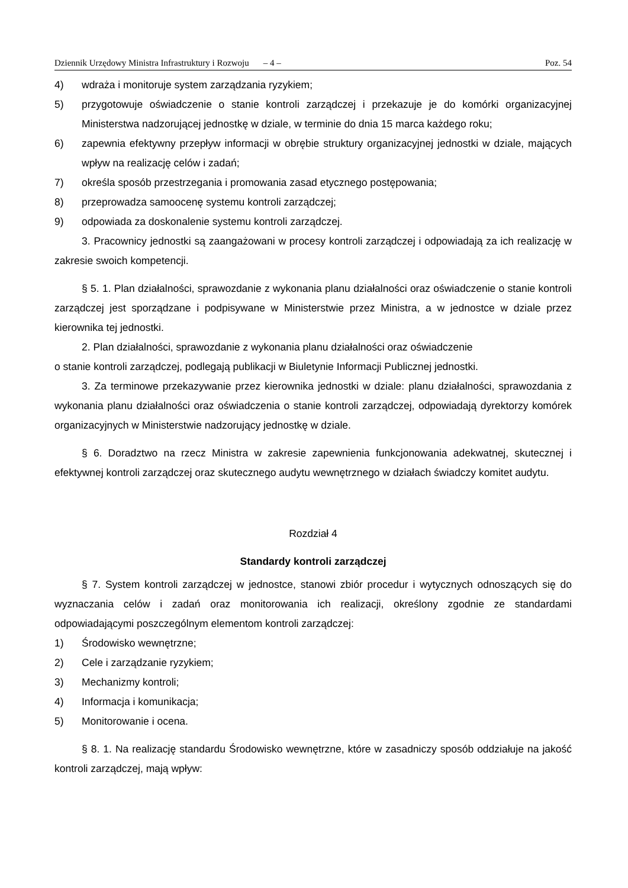Dziennik Urzędowy Ministra Infrastruktury i Rozwoju – 4 – Poz. 54
4) wdraża i monitoruje system zarządzania ryzykiem;
5) przygotowuje oświadczenie o stanie kontroli zarządczej i przekazuje je do komórki organizacyjnej Ministerstwa nadzorującej jednostkę w dziale, w terminie do dnia 15 marca każdego roku;
6) zapewnia efektywny przepływ informacji w obrębie struktury organizacyjnej jednostki w dziale, mających wpływ na realizację celów i zadań;
7) określa sposób przestrzegania i promowania zasad etycznego postępowania;
8) przeprowadza samoocenę systemu kontroli zarządczej;
9) odpowiada za doskonalenie systemu kontroli zarządczej.
3. Pracownicy jednostki są zaangażowani w procesy kontroli zarządczej i odpowiadają za ich realizację w zakresie swoich kompetencji.
§ 5. 1. Plan działalności, sprawozdanie z wykonania planu działalności oraz oświadczenie o stanie kontroli zarządczej jest sporządzane i podpisywane w Ministerstwie przez Ministra, a w jednostce w dziale przez kierownika tej jednostki.
2. Plan działalności, sprawozdanie z wykonania planu działalności oraz oświadczenie
o stanie kontroli zarządczej, podlegają publikacji w Biuletynie Informacji Publicznej jednostki.
3. Za terminowe przekazywanie przez kierownika jednostki w dziale: planu działalności, sprawozdania z wykonania planu działalności oraz oświadczenia o stanie kontroli zarządczej, odpowiadają dyrektorzy komórek organizacyjnych w Ministerstwie nadzorujący jednostkę w dziale.
§ 6. Doradztwo na rzecz Ministra w zakresie zapewnienia funkcjonowania adekwatnej, skutecznej i efektywnej kontroli zarządczej oraz skutecznego audytu wewnętrznego w działach świadczy komitet audytu.
Rozdział 4
Standardy kontroli zarządczej
§ 7. System kontroli zarządczej w jednostce, stanowi zbiór procedur i wytycznych odnoszących się do wyznaczania celów i zadań oraz monitorowania ich realizacji, określony zgodnie ze standardami odpowiadającymi poszczególnym elementom kontroli zarządczej:
1) Środowisko wewnętrzne;
2) Cele i zarządzanie ryzykiem;
3) Mechanizmy kontroli;
4) Informacja i komunikacja;
5) Monitorowanie i ocena.
§ 8. 1. Na realizację standardu Środowisko wewnętrzne, które w zasadniczy sposób oddziałuje na jakość kontroli zarządczej, mają wpływ: